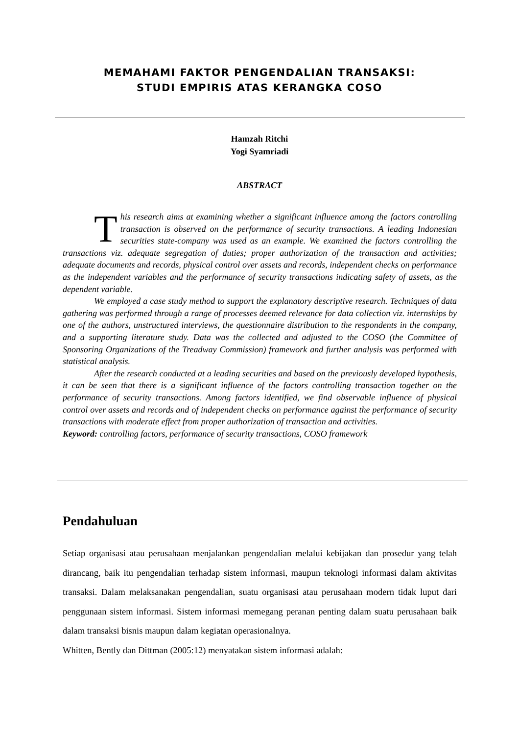MEMAHAMI FAKTOR PENGENDALIAN TRANSAKSI:
STUDI EMPIRIS ATAS KERANGKA COSO
Hamzah Ritchi
Yogi Syamriadi
ABSTRACT
This research aims at examining whether a significant influence among the factors controlling transaction is observed on the performance of security transactions. A leading Indonesian securities state-company was used as an example. We examined the factors controlling the transactions viz. adequate segregation of duties; proper authorization of the transaction and activities; adequate documents and records, physical control over assets and records, independent checks on performance as the independent variables and the performance of security transactions indicating safety of assets, as the dependent variable.
We employed a case study method to support the explanatory descriptive research. Techniques of data gathering was performed through a range of processes deemed relevance for data collection viz. internships by one of the authors, unstructured interviews, the questionnaire distribution to the respondents in the company, and a supporting literature study. Data was the collected and adjusted to the COSO (the Committee of Sponsoring Organizations of the Treadway Commission) framework and further analysis was performed with statistical analysis.
After the research conducted at a leading securities and based on the previously developed hypothesis, it can be seen that there is a significant influence of the factors controlling transaction together on the performance of security transactions. Among factors identified, we find observable influence of physical control over assets and records and of independent checks on performance against the performance of security transactions with moderate effect from proper authorization of transaction and activities.
Keyword: controlling factors, performance of security transactions, COSO framework
Pendahuluan
Setiap organisasi atau perusahaan menjalankan pengendalian melalui kebijakan dan prosedur yang telah dirancang, baik itu pengendalian terhadap sistem informasi, maupun teknologi informasi dalam aktivitas transaksi. Dalam melaksanakan pengendalian, suatu organisasi atau perusahaan modern tidak luput dari penggunaan sistem informasi. Sistem informasi memegang peranan penting dalam suatu perusahaan baik dalam transaksi bisnis maupun dalam kegiatan operasionalnya.
Whitten, Bently dan Dittman (2005:12) menyatakan sistem informasi adalah: